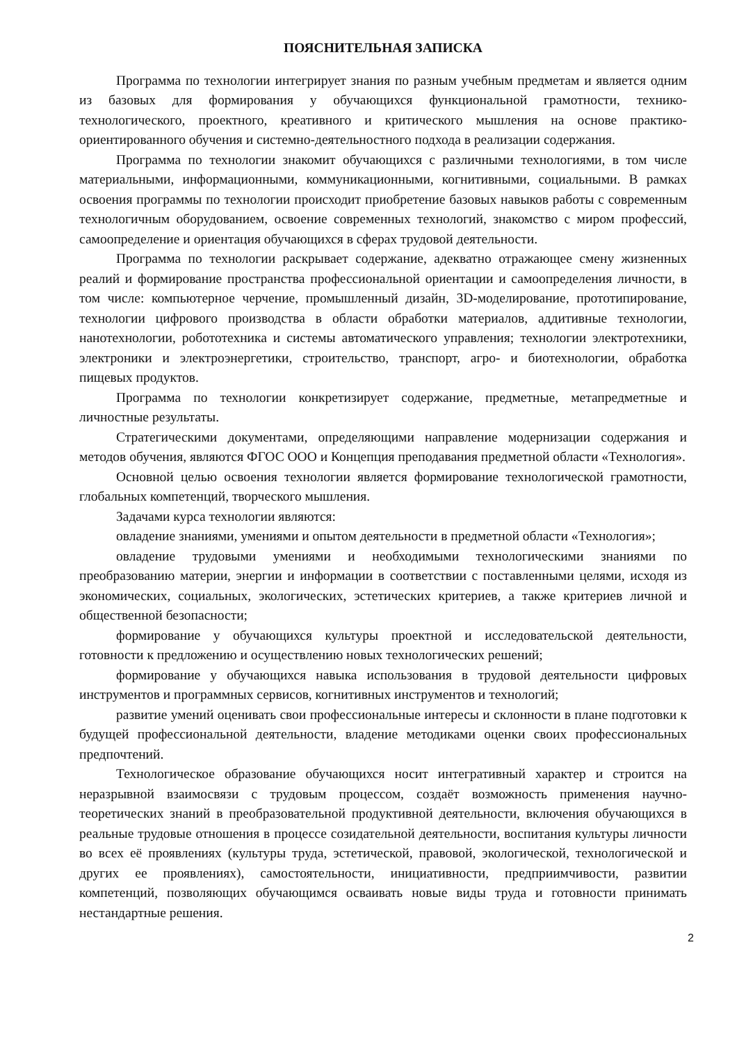ПОЯСНИТЕЛЬНАЯ ЗАПИСКА
Программа по технологии интегрирует знания по разным учебным предметам и является одним из базовых для формирования у обучающихся функциональной грамотности, технико-технологического, проектного, креативного и критического мышления на основе практико-ориентированного обучения и системно-деятельностного подхода в реализации содержания.
Программа по технологии знакомит обучающихся с различными технологиями, в том числе материальными, информационными, коммуникационными, когнитивными, социальными. В рамках освоения программы по технологии происходит приобретение базовых навыков работы с современным технологичным оборудованием, освоение современных технологий, знакомство с миром профессий, самоопределение и ориентация обучающихся в сферах трудовой деятельности.
Программа по технологии раскрывает содержание, адекватно отражающее смену жизненных реалий и формирование пространства профессиональной ориентации и самоопределения личности, в том числе: компьютерное черчение, промышленный дизайн, 3D-моделирование, прототипирование, технологии цифрового производства в области обработки материалов, аддитивные технологии, нанотехнологии, робототехника и системы автоматического управления; технологии электротехники, электроники и электроэнергетики, строительство, транспорт, агро- и биотехнологии, обработка пищевых продуктов.
Программа по технологии конкретизирует содержание, предметные, метапредметные и личностные результаты.
Стратегическими документами, определяющими направление модернизации содержания и методов обучения, являются ФГОС ООО и Концепция преподавания предметной области «Технология».
Основной целью освоения технологии является формирование технологической грамотности, глобальных компетенций, творческого мышления.
Задачами курса технологии являются:
овладение знаниями, умениями и опытом деятельности в предметной области «Технология»;
овладение трудовыми умениями и необходимыми технологическими знаниями по преобразованию материи, энергии и информации в соответствии с поставленными целями, исходя из экономических, социальных, экологических, эстетических критериев, а также критериев личной и общественной безопасности;
формирование у обучающихся культуры проектной и исследовательской деятельности, готовности к предложению и осуществлению новых технологических решений;
формирование у обучающихся навыка использования в трудовой деятельности цифровых инструментов и программных сервисов, когнитивных инструментов и технологий;
развитие умений оценивать свои профессиональные интересы и склонности в плане подготовки к будущей профессиональной деятельности, владение методиками оценки своих профессиональных предпочтений.
Технологическое образование обучающихся носит интегративный характер и строится на неразрывной взаимосвязи с трудовым процессом, создаёт возможность применения научно-теоретических знаний в преобразовательной продуктивной деятельности, включения обучающихся в реальные трудовые отношения в процессе созидательной деятельности, воспитания культуры личности во всех её проявлениях (культуры труда, эстетической, правовой, экологической, технологической и других ее проявлениях), самостоятельности, инициативности, предприимчивости, развитии компетенций, позволяющих обучающимся осваивать новые виды труда и готовности принимать нестандартные решения.
2